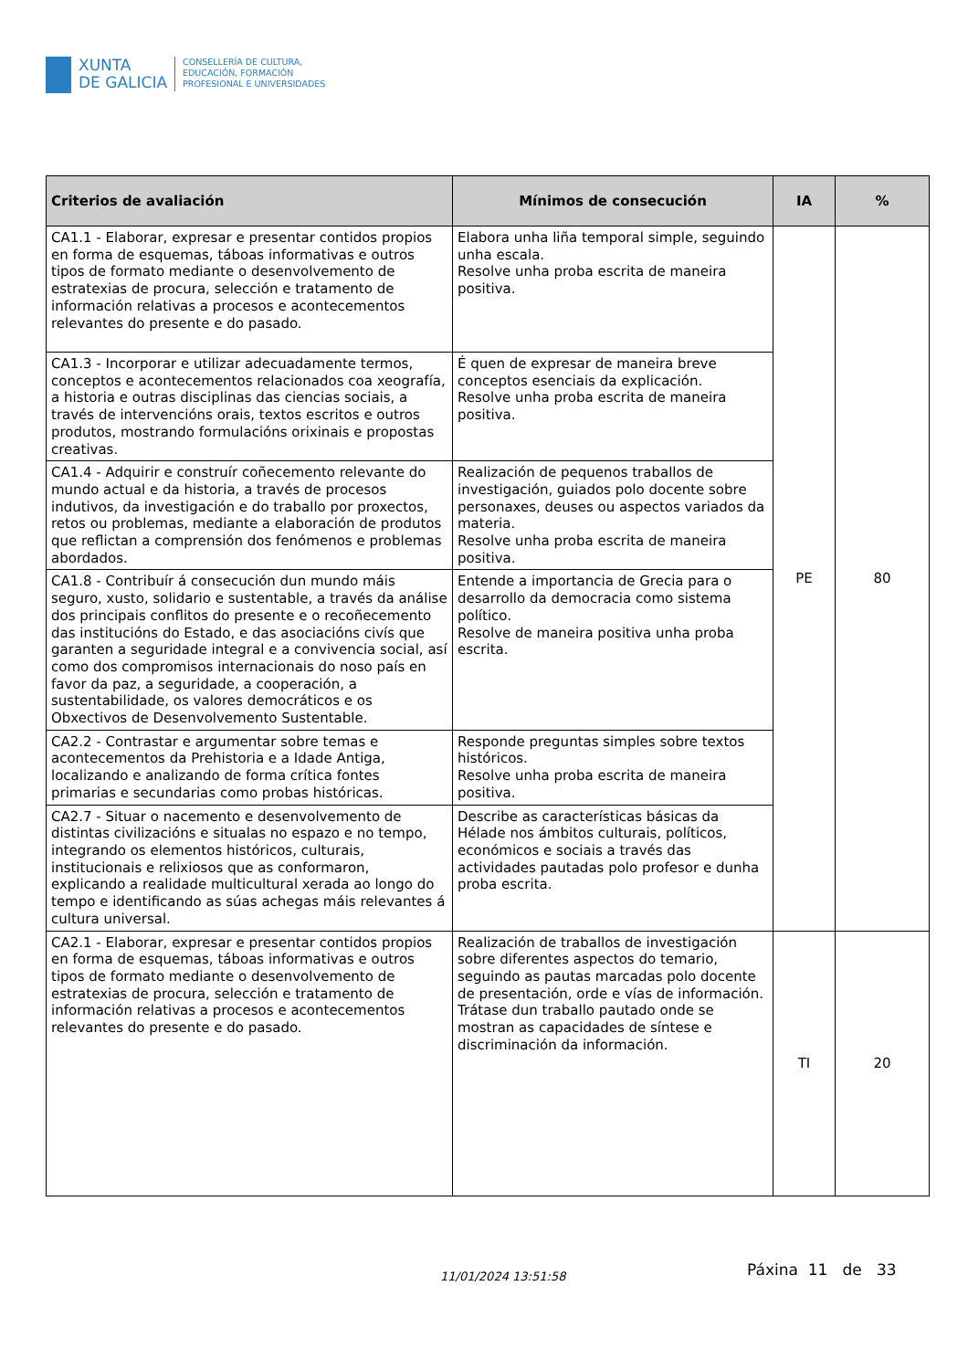XUNTA
DE GALICIA
CONSELLERÍA DE CULTURA,
EDUCACIÓN, FORMACIÓN
PROFESIONAL E UNIVERSIDADES
| Criterios de avaliación | Mínimos de consecución | IA | % |
| --- | --- | --- | --- |
| CA1.1 - Elaborar, expresar e presentar contidos propios en forma de esquemas, táboas informativas e outros tipos de formato mediante o desenvolvemento de estratexias de procura, selección e tratamento de información relativas a procesos e acontecementos relevantes do presente e do pasado. | Elabora unha liña temporal simple, seguindo unha escala. Resolve unha proba escrita de maneira positiva. | PE | 80 |
| CA1.3 - Incorporar e utilizar adecuadamente termos, conceptos e acontecementos relacionados coa xeografía, a historia e outras disciplinas das ciencias sociais, a través de intervencións orais, textos escritos e outros produtos, mostrando formulacións orixinais e propostas creativas. | É quen de expresar de maneira breve conceptos esenciais da explicación. Resolve unha proba escrita de maneira positiva. | | |
| CA1.4 - Adquirir e construír coñecemento relevante do mundo actual e da historia, a través de procesos indutivos, da investigación e do traballo por proxectos, retos ou problemas, mediante a elaboración de produtos que reflictan a comprensión dos fenómenos e problemas abordados. | Realización de pequenos traballos de investigación, guiados polo docente sobre personaxes, deuses ou aspectos variados da materia. Resolve unha proba escrita de maneira positiva. | | |
| CA1.8 - Contribuír á consecución dun mundo máis seguro, xusto, solidario e sustentable, a través da análise dos principais conflitos do presente e o recoñecemento das institucións do Estado, e das asociacións civís que garanten a seguridade integral e a convivencia social, así como dos compromisos internacionais do noso país en favor da paz, a seguridade, a cooperación, a sustentabilidade, os valores democráticos e os Obxectivos de Desenvolvemento Sustentable. | Entende a importancia de Grecia para o desarrollo da democracia como sistema político. Resolve de maneira positiva unha proba escrita. | | |
| CA2.2 - Contrastar e argumentar sobre temas e acontecementos da Prehistoria e a Idade Antiga, localizando e analizando de forma crítica fontes primarias e secundarias como probas históricas. | Responde preguntas simples sobre textos históricos. Resolve unha proba escrita de maneira positiva. | | |
| CA2.7 - Situar o nacemento e desenvolvemento de distintas civilizacións e situalas no espazo e no tempo, integrando os elementos históricos, culturais, institucionais e relixiosos que as conformaron, explicando a realidade multicultural xerada ao longo do tempo e identificando as súas achegas máis relevantes á cultura universal. | Describe as características básicas da Hélade nos ámbitos culturais, políticos, económicos e sociais a través das actividades pautadas polo profesor e dunha proba escrita. | | |
| CA2.1 - Elaborar, expresar e presentar contidos propios en forma de esquemas, táboas informativas e outros tipos de formato mediante o desenvolvemento de estratexias de procura, selección e tratamento de información relativas a procesos e acontecementos relevantes do presente e do pasado. | Realización de traballos de investigación sobre diferentes aspectos do temario, seguindo as pautas marcadas polo docente de presentación, orde e vías de información. Trátase dun traballo pautado onde se mostran as capacidades de síntese e discriminación da información. | TI | 20 |
11/01/2024 13:51:58 Páxina 11 de 33